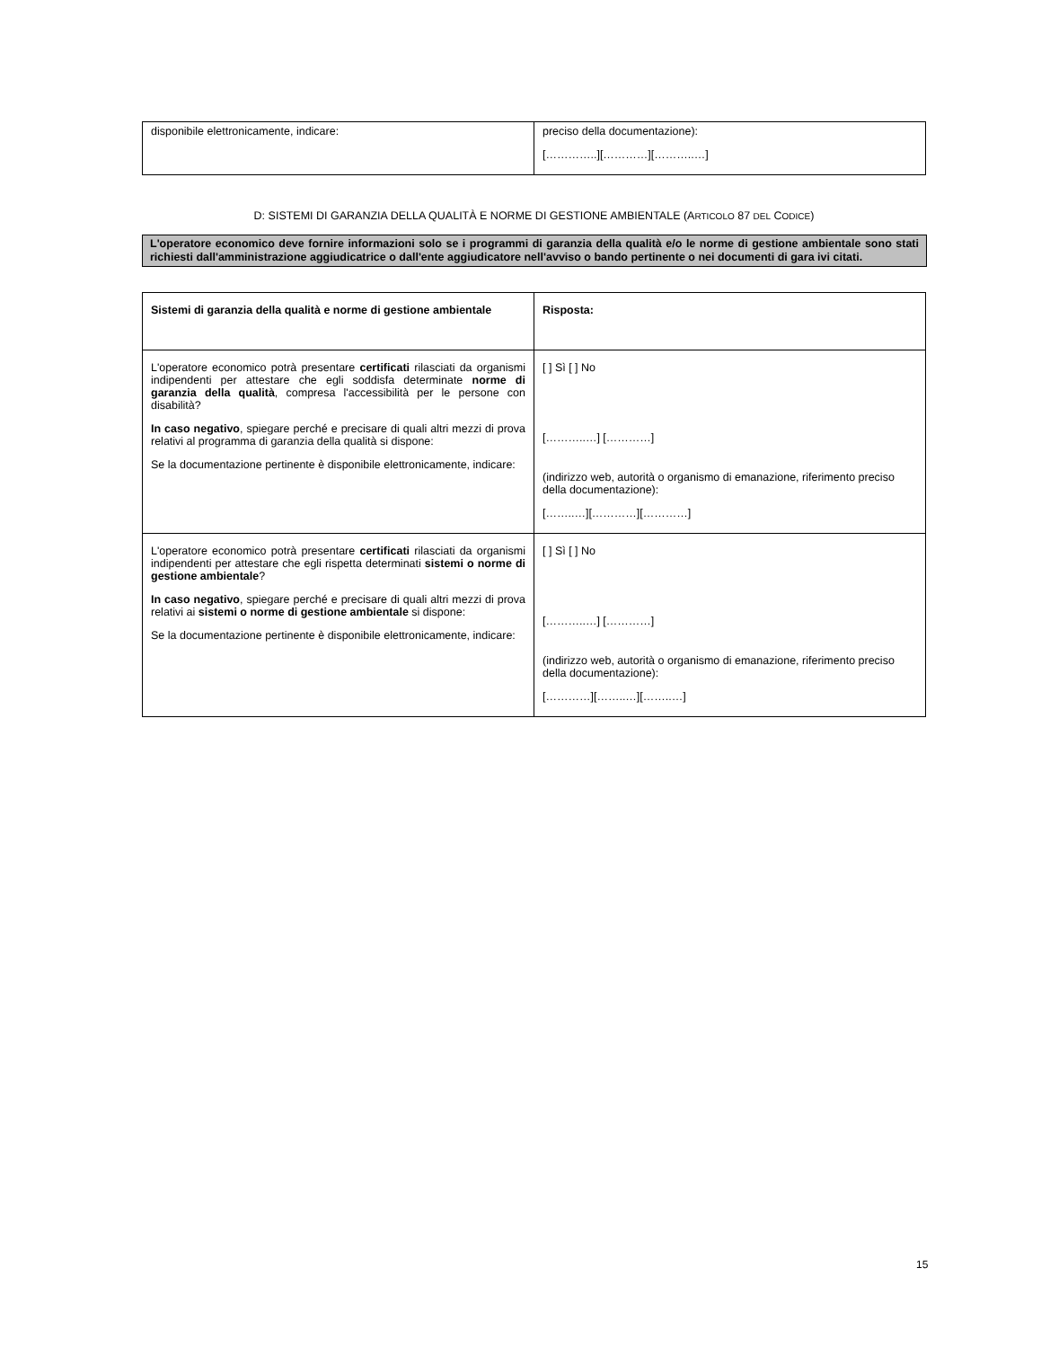| disponibile elettronicamente, indicare: | preciso della documentazione): […………..][…………][………..…] |
D: SISTEMI DI GARANZIA DELLA QUALITÀ E NORME DI GESTIONE AMBIENTALE (ARTICOLO 87 DEL CODICE)
L'operatore economico deve fornire informazioni solo se i programmi di garanzia della qualità e/o le norme di gestione ambientale sono stati richiesti dall'amministrazione aggiudicatrice o dall'ente aggiudicatore nell'avviso o bando pertinente o nei documenti di gara ivi citati.
| Sistemi di garanzia della qualità e norme di gestione ambientale | Risposta: |
| L'operatore economico potrà presentare certificati rilasciati da organismi indipendenti per attestare che egli soddisfa determinate norme di garanzia della qualità , compresa l'accessibilità per le persone con disabilità? In caso negativo , spiegare perché e precisare di quali altri mezzi di prova relativi al programma di garanzia della qualità si dispone: Se la documentazione pertinente è disponibile elettronicamente, indicare: | [ ] Sì [ ] No [………..…] […………] (indirizzo web, autorità o organismo di emanazione, riferimento preciso della documentazione): [……..…][…………][…………] |
| L'operatore economico potrà presentare certificati rilasciati da organismi indipendenti per attestare che egli rispetta determinati sistemi o norme di gestione ambientale ? In caso negativo , spiegare perché e precisare di quali altri mezzi di prova relativi ai sistemi o norme di gestione ambientale si dispone: Se la documentazione pertinente è disponibile elettronicamente, indicare: | [ ] Sì [ ] No [………..…] […………] (indirizzo web, autorità o organismo di emanazione, riferimento preciso della documentazione): […………][……..…][……..…] |
15